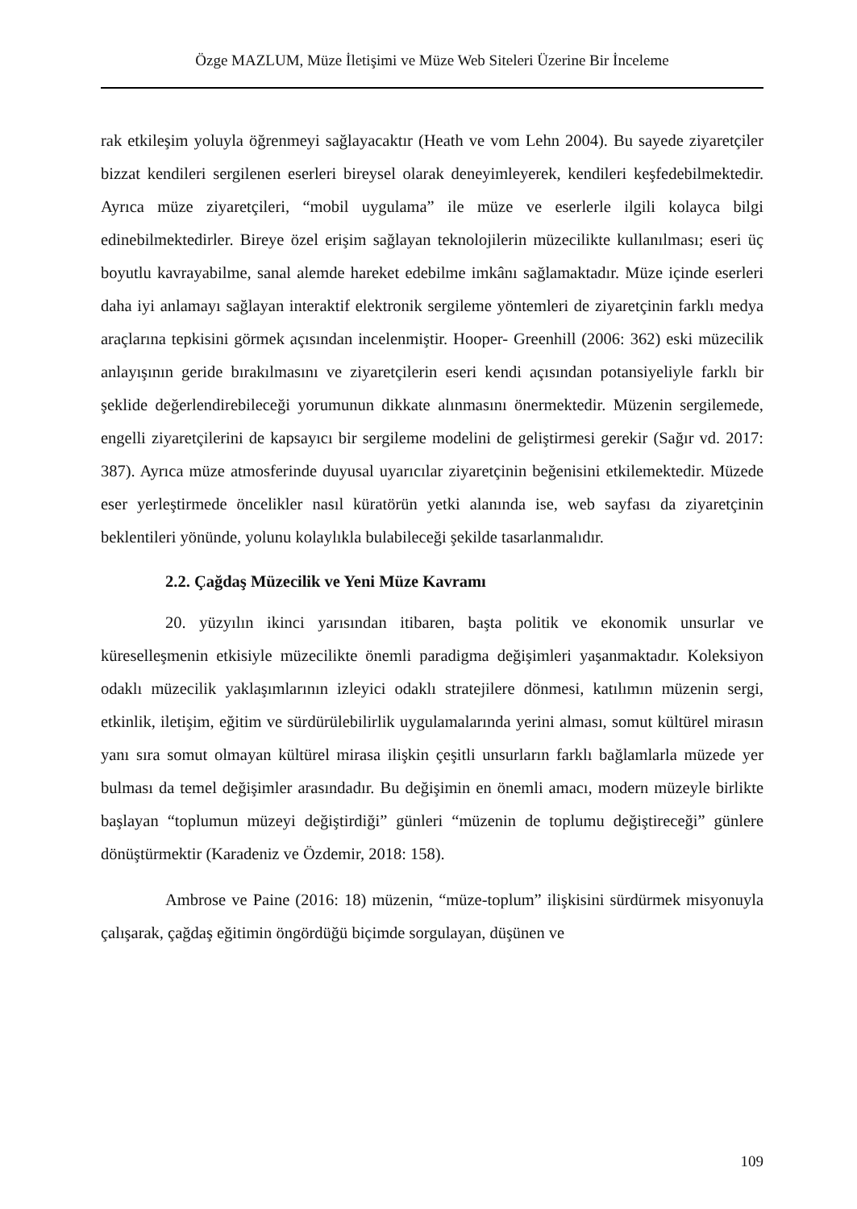Özge MAZLUM, Müze İletişimi ve Müze Web Siteleri Üzerine Bir İnceleme
rak etkileşim yoluyla öğrenmeyi sağlayacaktır (Heath ve vom Lehn 2004). Bu sa­yede ziyaretçiler bizzat kendileri sergilenen eserleri bireysel olarak deneyimleyerek, kendileri keşfedebilmektedir. Ayrıca müze ziyaretçileri, “mobil uygulama” ile müze ve eserlerle ilgili kolayca bilgi edinebilmektedirler. Bireye özel erişim sağlayan tek­nolojilerin müzecilikte kullanılması; eseri üç boyutlu kavrayabilme, sanal alemde hareket edebilme imkânı sağlamaktadır. Müze içinde eserleri daha iyi anlamayı sağ­layan interaktif elektronik sergileme yöntemleri de ziyaretçinin farklı medya araçla­rına tepkisini görmek açısından incelenmiştir. Hooper- Greenhill (2006: 362) eski müzecilik anlayışının geride bırakılmasını ve ziyaretçilerin eseri kendi açısından po­tansiyeliyle farklı bir şeklide değerlendirebileceği yorumunun dikkate alınmasını önermektedir. Müzenin sergilemede, engelli ziyaretçilerini de kapsayıcı bir sergi­leme modelini de geliştirmesi gerekir (Sağır vd. 2017: 387). Ayrıca müze atmosfe­rinde duyusal uyarıcılar ziyaretçinin beğenisini etkilemektedir. Müzede eser yerleş­tirmede öncelikler nasıl küratörün yetki alanında ise, web sayfası da ziyaretçinin beklentileri yönünde, yolunu kolaylıkla bulabileceği şekilde tasarlanmalıdır.
2.2. Çağdaş Müzecilik ve Yeni Müze Kavramı
20. yüzyılın ikinci yarısından itibaren, başta politik ve ekonomik unsurlar ve küreselleşmenin etkisiyle müzecilikte önemli paradigma değişimleri yaşanmaktadır. Koleksiyon odaklı müzecilik yaklaşımlarının izleyici odaklı stratejilere dönmesi, ka­tılımın müzenin sergi, etkinlik, iletişim, eğitim ve sürdürülebilirlik uygulamalarında yerini alması, somut kültürel mirasın yanı sıra somut olmayan kültürel mirasa ilişkin çeşitli unsurların farklı bağlamlarla müzede yer bulması da temel değişimler arasın­dadır. Bu değişimin en önemli amacı, modern müzeyle birlikte başlayan “toplumun müzeyi değiştirdiği” günleri “müzenin de toplumu değiştireceği” günlere dönüştür­mektir (Karadeniz ve Özdemir, 2018: 158).
Ambrose ve Paine (2016: 18) müzenin, “müze-toplum” ilişkisini sürdürmek misyonuyla çalışarak, çağdaş eğitimin öngördüğü biçimde sorgulayan, düşünen ve
109